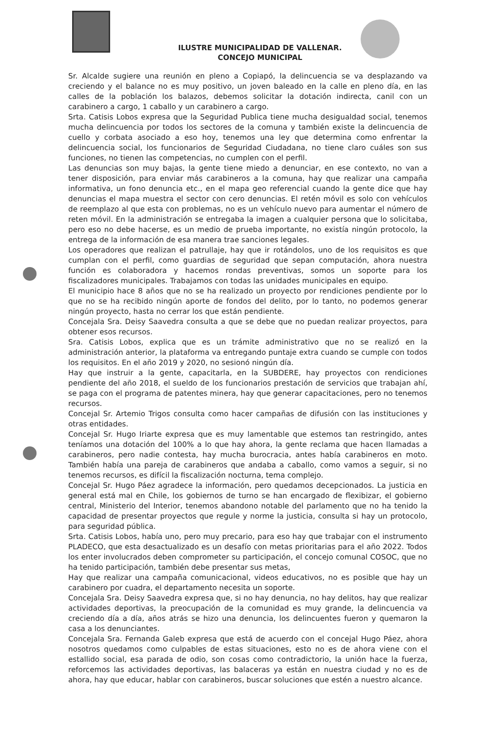ILUSTRE MUNICIPALIDAD DE VALLENAR.
CONCEJO MUNICIPAL
Sr. Alcalde sugiere una reunión en pleno a Copiapó, la delincuencia se va desplazando va creciendo y el balance no es muy positivo, un joven baleado en la calle en pleno día, en las calles de la población los balazos, debemos solicitar la dotación indirecta, canil con un carabinero a cargo, 1 caballo y un carabinero a cargo.
Srta. Catisis Lobos expresa que la Seguridad Publica tiene mucha desigualdad social, tenemos mucha delincuencia por todos los sectores de la comuna y también existe la delincuencia de cuello y corbata asociado a eso hoy, tenemos una ley que determina como enfrentar la delincuencia social, los funcionarios de Seguridad Ciudadana, no tiene claro cuáles son sus funciones, no tienen las competencias, no cumplen con el perfil.
Las denuncias son muy bajas, la gente tiene miedo a denunciar, en ese contexto, no van a tener disposición, para enviar más carabineros a la comuna, hay que realizar una campaña informativa, un fono denuncia etc., en el mapa geo referencial cuando la gente dice que hay denuncias el mapa muestra el sector con cero denuncias. El retén móvil es solo con vehículos de reemplazo al que esta con problemas, no es un vehículo nuevo para aumentar el número de reten móvil. En la administración se entregaba la imagen a cualquier persona que lo solicitaba, pero eso no debe hacerse, es un medio de prueba importante, no existía ningún protocolo, la entrega de la información de esa manera trae sanciones legales.
Los operadores que realizan el patrullaje, hay que ir rotándolos, uno de los requisitos es que cumplan con el perfil, como guardias de seguridad que sepan computación, ahora nuestra función es colaboradora y hacemos rondas preventivas, somos un soporte para los fiscalizadores municipales. Trabajamos con todas las unidades municipales en equipo.
El municipio hace 8 años que no se ha realizado un proyecto por rendiciones pendiente por lo que no se ha recibido ningún aporte de fondos del delito, por lo tanto, no podemos generar ningún proyecto, hasta no cerrar los que están pendiente.
Concejala Sra. Deisy Saavedra consulta a que se debe que no puedan realizar proyectos, para obtener esos recursos.
Sra. Catisis Lobos, explica que es un trámite administrativo que no se realizó en la administración anterior, la plataforma va entregando puntaje extra cuando se cumple con todos los requisitos. En el año 2019 y 2020, no sesionó ningún día.
Hay que instruir a la gente, capacitarla, en la SUBDERE, hay proyectos con rendiciones pendiente del año 2018, el sueldo de los funcionarios prestación de servicios que trabajan ahí, se paga con el programa de patentes minera, hay que generar capacitaciones, pero no tenemos recursos.
Concejal Sr. Artemio Trigos consulta como hacer campañas de difusión con las instituciones y otras entidades.
Concejal Sr. Hugo Iriarte expresa que es muy lamentable que estemos tan restringido, antes teníamos una dotación del 100% a lo que hay ahora, la gente reclama que hacen llamadas a carabineros, pero nadie contesta, hay mucha burocracia, antes había carabineros en moto. También había una pareja de carabineros que andaba a caballo, como vamos a seguir, si no tenemos recursos, es difícil la fiscalización nocturna, tema complejo.
Concejal Sr. Hugo Páez agradece la información, pero quedamos decepcionados. La justicia en general está mal en Chile, los gobiernos de turno se han encargado de flexibizar, el gobierno central, Ministerio del Interior, tenemos abandono notable del parlamento que no ha tenido la capacidad de presentar proyectos que regule y norme la justicia, consulta si hay un protocolo, para seguridad pública.
Srta. Catisis Lobos, había uno, pero muy precario, para eso hay que trabajar con el instrumento PLADECO, que esta desactualizado es un desafío con metas prioritarias para el año 2022. Todos los enter involucrados deben comprometer su participación, el concejo comunal COSOC, que no ha tenido participación, también debe presentar sus metas,
Hay que realizar una campaña comunicacional, videos educativos, no es posible que hay un carabinero por cuadra, el departamento necesita un soporte.
Concejala Sra. Deisy Saavedra expresa que, si no hay denuncia, no hay delitos, hay que realizar actividades deportivas, la preocupación de la comunidad es muy grande, la delincuencia va creciendo día a día, años atrás se hizo una denuncia, los delincuentes fueron y quemaron la casa a los denunciantes.
Concejala Sra. Fernanda Galeb expresa que está de acuerdo con el concejal Hugo Páez, ahora nosotros quedamos como culpables de estas situaciones, esto no es de ahora viene con el estallido social, esa parada de odio, son cosas como contradictorio, la unión hace la fuerza, reforcemos las actividades deportivas, las balaceras ya están en nuestra ciudad y no es de ahora, hay que educar, hablar con carabineros, buscar soluciones que estén a nuestro alcance.